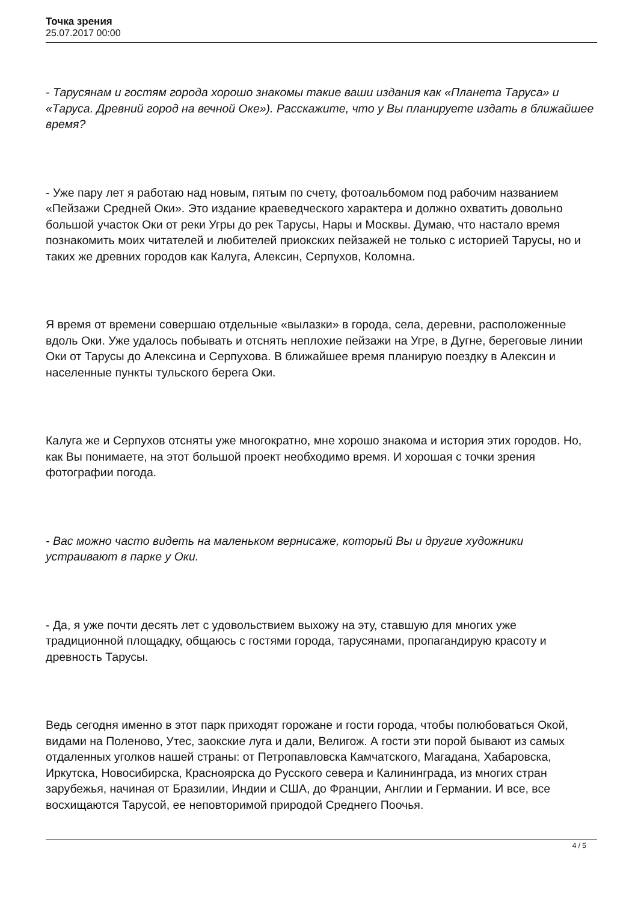Точка зрения
25.07.2017 00:00
- Тарусянам и гостям города хорошо знакомы такие ваши издания как «Планета Таруса» и «Таруса. Древний город на вечной Оке»). Расскажите, что у Вы планируете издать в ближайшее время?
- Уже пару лет я работаю над новым, пятым по счету, фотоальбомом под рабочим названием «Пейзажи Средней Оки». Это издание краеведческого характера и должно охватить довольно большой участок Оки от реки Угры до рек Тарусы, Нары и Москвы. Думаю, что настало время познакомить моих читателей и любителей приокских пейзажей не только с историей Тарусы, но и таких же древних городов как Калуга, Алексин, Серпухов, Коломна.
Я время от времени совершаю отдельные «вылазки» в города, села, деревни, расположенные вдоль Оки. Уже удалось побывать и отснять неплохие пейзажи на Угре, в Дугне, береговые линии Оки от Тарусы до Алексина и Серпухова. В ближайшее время планирую поездку в Алексин и населенные пункты тульского берега Оки.
Калуга же и Серпухов отсняты уже многократно, мне хорошо знакома и история этих городов. Но, как Вы понимаете, на этот большой проект необходимо время. И хорошая с точки зрения фотографии погода.
- Вас можно часто видеть на маленьком вернисаже, который Вы и другие художники устраивают в парке у Оки.
- Да, я уже почти десять лет с удовольствием выхожу на эту, ставшую для многих уже традиционной площадку, общаюсь с гостями города, тарусянами, пропагандирую красоту и древность Тарусы.
Ведь сегодня именно в этот парк приходят горожане и гости города, чтобы полюбоваться Окой, видами на Поленово, Утес, заокские луга и дали, Велигож. А гости эти порой бывают из самых отдаленных уголков нашей страны: от Петропавловска Камчатского, Магадана, Хабаровска, Иркутска, Новосибирска, Красноярска до Русского севера и Калининграда, из многих стран зарубежья, начиная от Бразилии, Индии и США, до Франции, Англии и Германии. И все, все восхищаются Тарусой, ее неповторимой природой Среднего Поочья.
4 / 5